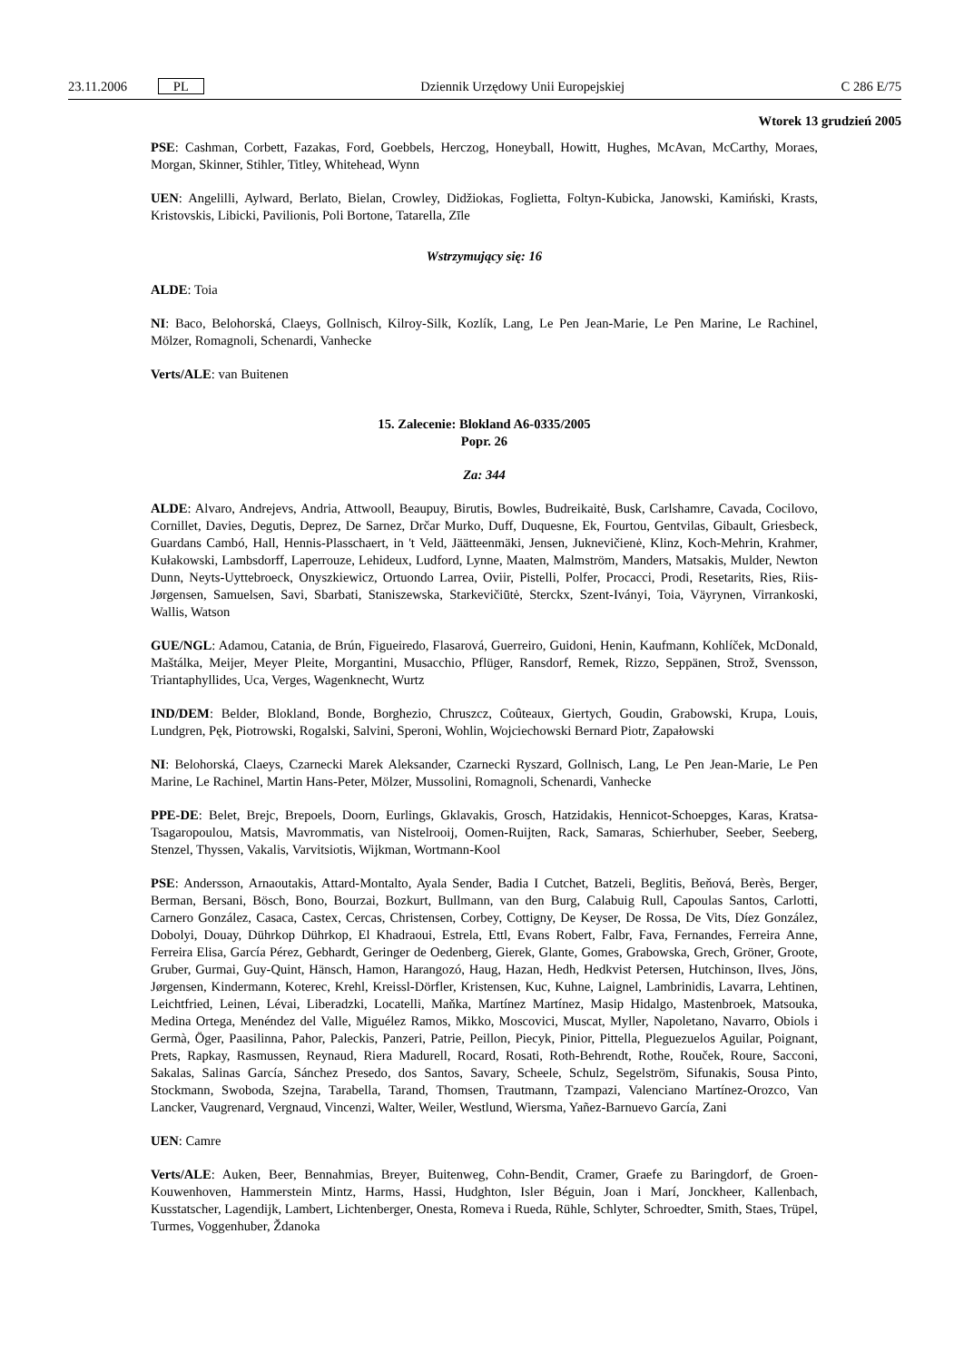23.11.2006 PL Dziennik Urzędowy Unii Europejskiej C 286 E/75
Wtorek 13 grudzień 2005
PSE: Cashman, Corbett, Fazakas, Ford, Goebbels, Herczog, Honeyball, Howitt, Hughes, McAvan, McCarthy, Moraes, Morgan, Skinner, Stihler, Titley, Whitehead, Wynn
UEN: Angelilli, Aylward, Berlato, Bielan, Crowley, Didžiokas, Foglietta, Foltyn-Kubicka, Janowski, Kamiński, Krasts, Kristovskis, Libicki, Pavilionis, Poli Bortone, Tatarella, Zīle
Wstrzymujący się: 16
ALDE: Toia
NI: Baco, Belohorská, Claeys, Gollnisch, Kilroy-Silk, Kozlík, Lang, Le Pen Jean-Marie, Le Pen Marine, Le Rachinel, Mölzer, Romagnoli, Schenardi, Vanhecke
Verts/ALE: van Buitenen
15. Zalecenie: Blokland A6-0335/2005
Popr. 26
Za: 344
ALDE: Alvaro, Andrejevs, Andria, Attwooll, Beaupuy, Birutis, Bowles, Budreikaitė, Busk, Carlshamre, Cavada, Cocilovo, Cornillet, Davies, Degutis, Deprez, De Sarnez, Drčar Murko, Duff, Duquesne, Ek, Fourtou, Gentvilas, Gibault, Griesbeck, Guardans Cambó, Hall, Hennis-Plasschaert, in 't Veld, Jäätteenmäki, Jensen, Juknevičienė, Klinz, Koch-Mehrin, Krahmer, Kułakowski, Lambsdorff, Laperrouze, Lehideux, Ludford, Lynne, Maaten, Malmström, Manders, Matsakis, Mulder, Newton Dunn, Neyts-Uyttebroeck, Onyszkiewicz, Ortuondo Larrea, Oviir, Pistelli, Polfer, Procacci, Prodi, Resetarits, Ries, Riis-Jørgensen, Samuelsen, Savi, Sbarbati, Staniszewska, Starkevičiūtė, Sterckx, Szent-Iványi, Toia, Väyrynen, Virrankoski, Wallis, Watson
GUE/NGL: Adamou, Catania, de Brún, Figueiredo, Flasarová, Guerreiro, Guidoni, Henin, Kaufmann, Kohlíček, McDonald, Maštálka, Meijer, Meyer Pleite, Morgantini, Musacchio, Pflüger, Ransdorf, Remek, Rizzo, Seppänen, Strož, Svensson, Triantaphyllides, Uca, Verges, Wagenknecht, Wurtz
IND/DEM: Belder, Blokland, Bonde, Borghezio, Chruszcz, Coûteaux, Giertych, Goudin, Grabowski, Krupa, Louis, Lundgren, Pęk, Piotrowski, Rogalski, Salvini, Speroni, Wohlin, Wojciechowski Bernard Piotr, Zapałowski
NI: Belohorská, Claeys, Czarnecki Marek Aleksander, Czarnecki Ryszard, Gollnisch, Lang, Le Pen Jean-Marie, Le Pen Marine, Le Rachinel, Martin Hans-Peter, Mölzer, Mussolini, Romagnoli, Schenardi, Vanhecke
PPE-DE: Belet, Brejc, Brepoels, Doorn, Eurlings, Gklavakis, Grosch, Hatzidakis, Hennicot-Schoepges, Karas, Kratsa-Tsagaropoulou, Matsis, Mavrommatis, van Nistelrooij, Oomen-Ruijten, Rack, Samaras, Schierhuber, Seeber, Seeberg, Stenzel, Thyssen, Vakalis, Varvitsiotis, Wijkman, Wortmann-Kool
PSE: Andersson, Arnaoutakis, Attard-Montalto, Ayala Sender, Badia I Cutchet, Batzeli, Beglitis, Beňová, Berès, Berger, Berman, Bersani, Bösch, Bono, Bourzai, Bozkurt, Bullmann, van den Burg, Calabuig Rull, Capoulas Santos, Carlotti, Carnero González, Casaca, Castex, Cercas, Christensen, Corbey, Cottigny, De Keyser, De Rossa, De Vits, Díez González, Dobolyi, Douay, Dührkop Dührkop, El Khadraoui, Estrela, Ettl, Evans Robert, Falbr, Fava, Fernandes, Ferreira Anne, Ferreira Elisa, García Pérez, Gebhardt, Geringer de Oedenberg, Gierek, Glante, Gomes, Grabowska, Grech, Gröner, Groote, Gruber, Gurmai, Guy-Quint, Hänsch, Hamon, Harangozó, Haug, Hazan, Hedh, Hedkvist Petersen, Hutchinson, Ilves, Jöns, Jørgensen, Kindermann, Koterec, Krehl, Kreissl-Dörfler, Kristensen, Kuc, Kuhne, Laignel, Lambrinidis, Lavarra, Lehtinen, Leichtfried, Leinen, Lévai, Liberadzki, Locatelli, Maňka, Martínez Martínez, Masip Hidalgo, Mastenbroek, Matsouka, Medina Ortega, Menéndez del Valle, Miguélez Ramos, Mikko, Moscovici, Muscat, Myller, Napoletano, Navarro, Obiols i Germà, Öger, Paasilinna, Pahor, Paleckis, Panzeri, Patrie, Peillon, Piecyk, Pinior, Pittella, Pleguezuelos Aguilar, Poignant, Prets, Rapkay, Rasmussen, Reynaud, Riera Madurell, Rocard, Rosati, Roth-Behrendt, Rothe, Rouček, Roure, Sacconi, Sakalas, Salinas García, Sánchez Presedo, dos Santos, Savary, Scheele, Schulz, Segelström, Sifunakis, Sousa Pinto, Stockmann, Swoboda, Szejna, Tarabella, Tarand, Thomsen, Trautmann, Tzampazi, Valenciano Martínez-Orozco, Van Lancker, Vaugrenard, Vergnaud, Vincenzi, Walter, Weiler, Westlund, Wiersma, Yañez-Barnuevo García, Zani
UEN: Camre
Verts/ALE: Auken, Beer, Bennahmias, Breyer, Buitenweg, Cohn-Bendit, Cramer, Graefe zu Baringdorf, de Groen-Kouwenhoven, Hammerstein Mintz, Harms, Hassi, Hudghton, Isler Béguin, Joan i Marí, Jonckheer, Kallenbach, Kusstatscher, Lagendijk, Lambert, Lichtenberger, Onesta, Romeva i Rueda, Rühle, Schlyter, Schroedter, Smith, Staes, Trüpel, Turmes, Voggenhuber, Ždanoka